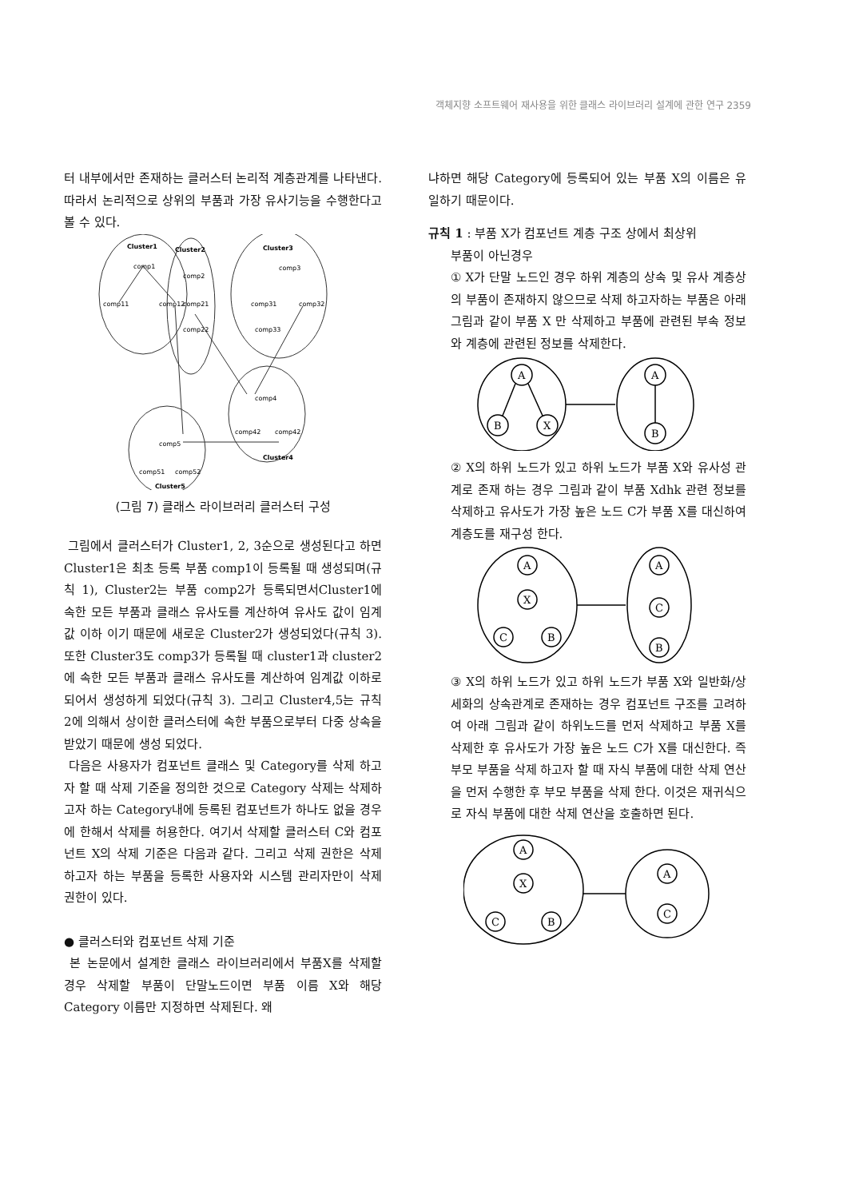객체지향 소프트웨어 재사용을 위한 클래스 라이브러리 설계에 관한 연구 2359
터 내부에서만 존재하는 클러스터 논리적 계층관계를 나타낸다. 따라서 논리적으로 상위의 부품과 가장 유사기능을 수행한다고 볼 수 있다.
Cluster1
comp1
comp11
comp12
Cluster2
comp2
comp21
comp22
Cluster3
comp3
comp31
comp32
comp33
comp4
comp42
comp42
Cluster4
comp5
comp51
comp52
Cluster5
(그림 7) 클래스 라이브러리 클러스터 구성
그림에서 클러스터가 Cluster1, 2, 3순으로 생성된다고 하면 Cluster1은 최초 등록 부품 comp1이 등록될 때 생성되며(규칙 1), Cluster2는 부품 comp2가 등록되면서Cluster1에 속한 모든 부품과 클래스 유사도를 계산하여 유사도 값이 임계값 이하 이기 때문에 새로운 Cluster2가 생성되었다(규칙 3). 또한 Cluster3도 comp3가 등록될 때 cluster1과 cluster2에 속한 모든 부품과 클래스 유사도를 계산하여 임계값 이하로 되어서 생성하게 되었다(규칙 3). 그리고 Cluster4,5는 규칙 2에 의해서 상이한 클러스터에 속한 부품으로부터 다중 상속을 받았기 때문에 생성 되었다.
다음은 사용자가 컴포넌트 클래스 및 Category를 삭제 하고자 할 때 삭제 기준을 정의한 것으로 Category 삭제는 삭제하고자 하는 Category내에 등록된 컴포넌트가 하나도 없을 경우에 한해서 삭제를 허용한다. 여기서 삭제할 클러스터 C와 컴포넌트 X의 삭제 기준은 다음과 같다. 그리고 삭제 권한은 삭제 하고자 하는 부품을 등록한 사용자와 시스템 관리자만이 삭제 권한이 있다.
● 클러스터와 컴포넌트 삭제 기준
본 논문에서 설계한 클래스 라이브러리에서 부품X를 삭제할 경우 삭제할 부품이 단말노드이면 부품 이름 X와 해당 Category 이름만 지정하면 삭제된다. 왜
냐하면 해당 Category에 등록되어 있는 부품 X의 이름은 유일하기 때문이다.
규칙 1 : 부품 X가 컴포넌트 계층 구조 상에서 최상위
부품이 아닌경우
① X가 단말 노드인 경우 하위 계층의 상속 및 유사 계층상의 부품이 존재하지 않으므로 삭제 하고자하는 부품은 아래 그림과 같이 부품 X 만 삭제하고 부품에 관련된 부속 정보와 계층에 관련된 정보를 삭제한다.
A
B
X
A
B
② X의 하위 노드가 있고 하위 노드가 부품 X와 유사성 관계로 존재 하는 경우 그림과 같이 부품 Xdhk 관련 정보를 삭제하고 유사도가 가장 높은 노드 C가 부품 X를 대신하여 계층도를 재구성 한다.
A
X
C
B
A
C
B
③ X의 하위 노드가 있고 하위 노드가 부품 X와 일반화/상세화의 상속관계로 존재하는 경우 컴포넌트 구조를 고려하여 아래 그림과 같이 하위노드를 먼저 삭제하고 부품 X를 삭제한 후 유사도가 가장 높은 노드 C가 X를 대신한다. 즉 부모 부품을 삭제 하고자 할 때 자식 부품에 대한 삭제 연산을 먼저 수행한 후 부모 부품을 삭제 한다. 이것은 재귀식으로 자식 부품에 대한 삭제 연산을 호출하면 된다.
A
X
C
B
A
C